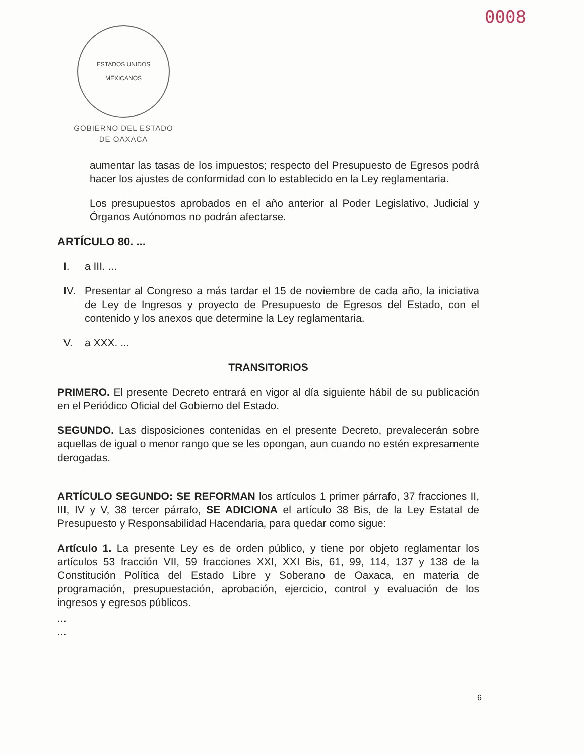0008
ESTADOS UNIDOS MEXICANOS
GOBIERNO DEL ESTADO
DE OAXACA
aumentar las tasas de los impuestos; respecto del Presupuesto de Egresos podrá hacer los ajustes de conformidad con lo establecido en la Ley reglamentaria.
Los presupuestos aprobados en el año anterior al Poder Legislativo, Judicial y Órganos Autónomos no podrán afectarse.
ARTÍCULO 80. ...
I. a III. ...
IV. Presentar al Congreso a más tardar el 15 de noviembre de cada año, la iniciativa de Ley de Ingresos y proyecto de Presupuesto de Egresos del Estado, con el contenido y los anexos que determine la Ley reglamentaria.
V. a XXX. ...
TRANSITORIOS
PRIMERO. El presente Decreto entrará en vigor al día siguiente hábil de su publicación en el Periódico Oficial del Gobierno del Estado.
SEGUNDO. Las disposiciones contenidas en el presente Decreto, prevalecerán sobre aquellas de igual o menor rango que se les opongan, aun cuando no estén expresamente derogadas.
ARTÍCULO SEGUNDO: SE REFORMAN los artículos 1 primer párrafo, 37 fracciones II, III, IV y V, 38 tercer párrafo, SE ADICIONA el artículo 38 Bis, de la Ley Estatal de Presupuesto y Responsabilidad Hacendaria, para quedar como sigue:
Artículo 1. La presente Ley es de orden público, y tiene por objeto reglamentar los artículos 53 fracción VII, 59 fracciones XXI, XXI Bis, 61, 99, 114, 137 y 138 de la Constitución Política del Estado Libre y Soberano de Oaxaca, en materia de programación, presupuestación, aprobación, ejercicio, control y evaluación de los ingresos y egresos públicos.
...
...
6